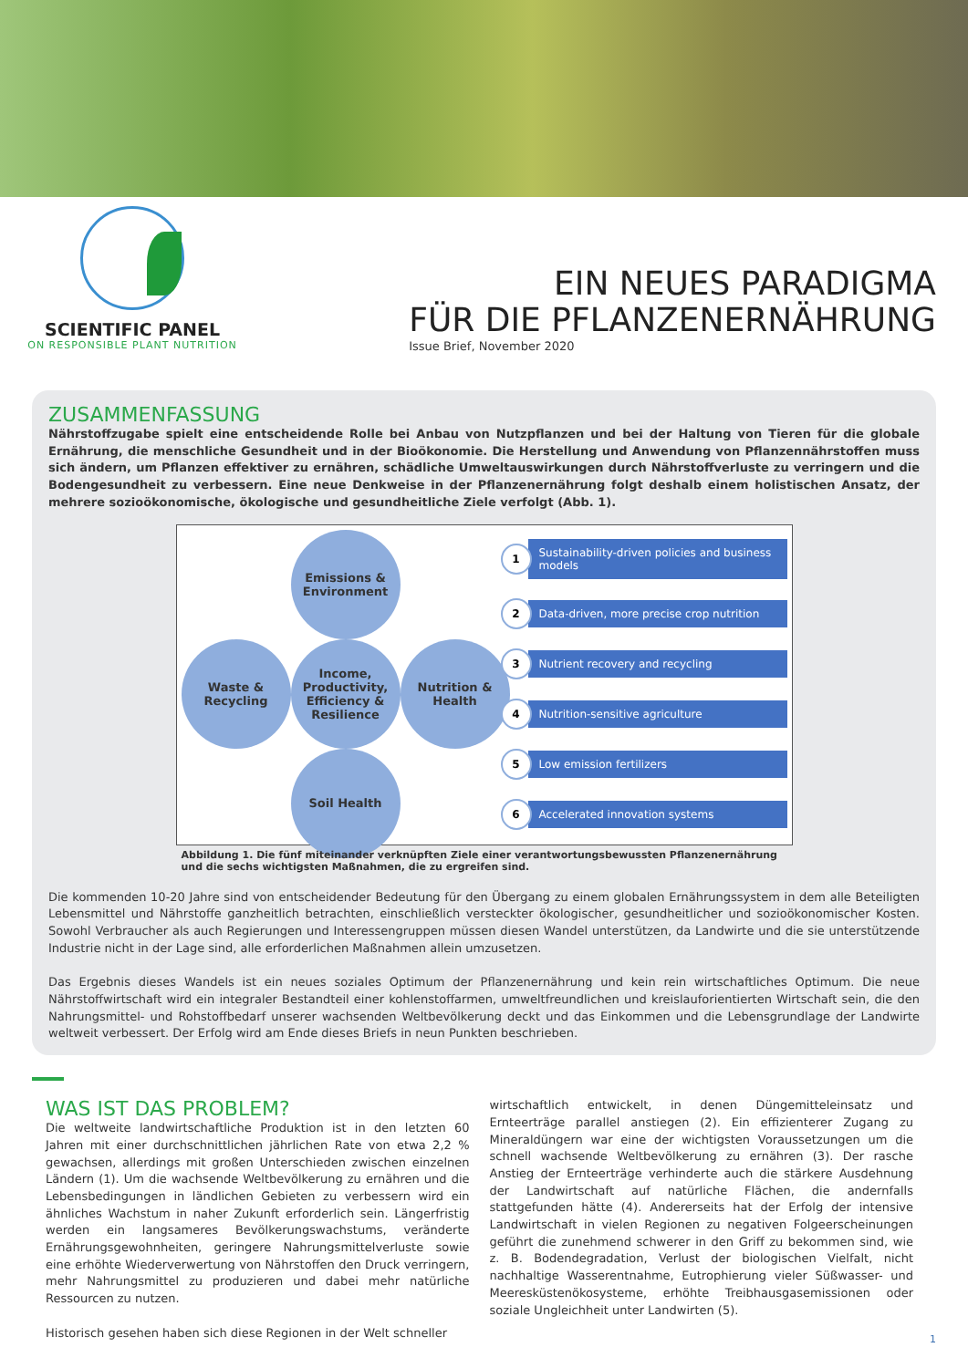SCIENTIFIC PANEL
ON RESPONSIBLE PLANT NUTRITION
EIN NEUES PARADIGMA
FÜR DIE PFLANZENERNÄHRUNG
Issue Brief, November 2020
ZUSAMMENFASSUNG
Nährstoffzugabe spielt eine entscheidende Rolle bei Anbau von Nutzpflanzen und bei der Haltung von Tieren für die globale Ernährung, die menschliche Gesundheit und in der Bioökonomie. Die Herstellung und Anwendung von Pflanzennährstoffen muss sich ändern, um Pflanzen effektiver zu ernähren, schädliche Umweltauswirkungen durch Nährstoffverluste zu verringern und die Bodengesundheit zu verbessern. Eine neue Denkweise in der Pflanzenernährung folgt deshalb einem holistischen Ansatz, der mehrere sozioökonomische, ökologische und gesundheitliche Ziele verfolgt (Abb. 1).
Emissions & Environment
Waste & Recycling
Income, Productivity, Efficiency & Resilience
Nutrition & Health
Soil Health
1 Sustainability-driven policies and business models
2 Data-driven, more precise crop nutrition
3 Nutrient recovery and recycling
4 Nutrition-sensitive agriculture
5 Low emission fertilizers
6 Accelerated innovation systems
Abbildung 1. Die fünf miteinander verknüpften Ziele einer verantwortungsbewussten Pflanzenernährung und die sechs wichtigsten Maßnahmen, die zu ergreifen sind.
Die kommenden 10-20 Jahre sind von entscheidender Bedeutung für den Übergang zu einem globalen Ernährungssystem in dem alle Beteiligten Lebensmittel und Nährstoffe ganzheitlich betrachten, einschließlich versteckter ökologischer, gesundheitlicher und sozioökonomischer Kosten. Sowohl Verbraucher als auch Regierungen und Interessengruppen müssen diesen Wandel unterstützen, da Landwirte und die sie unterstützende Industrie nicht in der Lage sind, alle erforderlichen Maßnahmen allein umzusetzen.
Das Ergebnis dieses Wandels ist ein neues soziales Optimum der Pflanzenernährung und kein rein wirtschaftliches Optimum. Die neue Nährstoffwirtschaft wird ein integraler Bestandteil einer kohlenstoffarmen, umweltfreundlichen und kreislauforientierten Wirtschaft sein, die den Nahrungsmittel- und Rohstoffbedarf unserer wachsenden Weltbevölkerung deckt und das Einkommen und die Lebensgrundlage der Landwirte weltweit verbessert. Der Erfolg wird am Ende dieses Briefs in neun Punkten beschrieben.
WAS IST DAS PROBLEM?
Die weltweite landwirtschaftliche Produktion ist in den letzten 60 Jahren mit einer durchschnittlichen jährlichen Rate von etwa 2,2 % gewachsen, allerdings mit großen Unterschieden zwischen einzelnen Ländern (1). Um die wachsende Weltbevölkerung zu ernähren und die Lebensbedingungen in ländlichen Gebieten zu verbessern wird ein ähnliches Wachstum in naher Zukunft erforderlich sein. Längerfristig werden ein langsameres Bevölkerungswachstums, veränderte Ernährungsgewohnheiten, geringere Nahrungsmittelverluste sowie eine erhöhte Wiederverwertung von Nährstoffen den Druck verringern, mehr Nahrungsmittel zu produzieren und dabei mehr natürliche Ressourcen zu nutzen.
Historisch gesehen haben sich diese Regionen in der Welt schneller
wirtschaftlich entwickelt, in denen Düngemitteleinsatz und Ernteerträge parallel anstiegen (2). Ein effizienterer Zugang zu Mineraldüngern war eine der wichtigsten Voraussetzungen um die schnell wachsende Weltbevölkerung zu ernähren (3). Der rasche Anstieg der Ernteerträge verhinderte auch die stärkere Ausdehnung der Landwirtschaft auf natürliche Flächen, die andernfalls stattgefunden hätte (4). Andererseits hat der Erfolg der intensive Landwirtschaft in vielen Regionen zu negativen Folgeerscheinungen geführt die zunehmend schwerer in den Griff zu bekommen sind, wie z. B. Bodendegradation, Verlust der biologischen Vielfalt, nicht nachhaltige Wasserentnahme, Eutrophierung vieler Süßwasser- und Meeresküstenökosysteme, erhöhte Treibhausgasemissionen oder soziale Ungleichheit unter Landwirten (5).
1